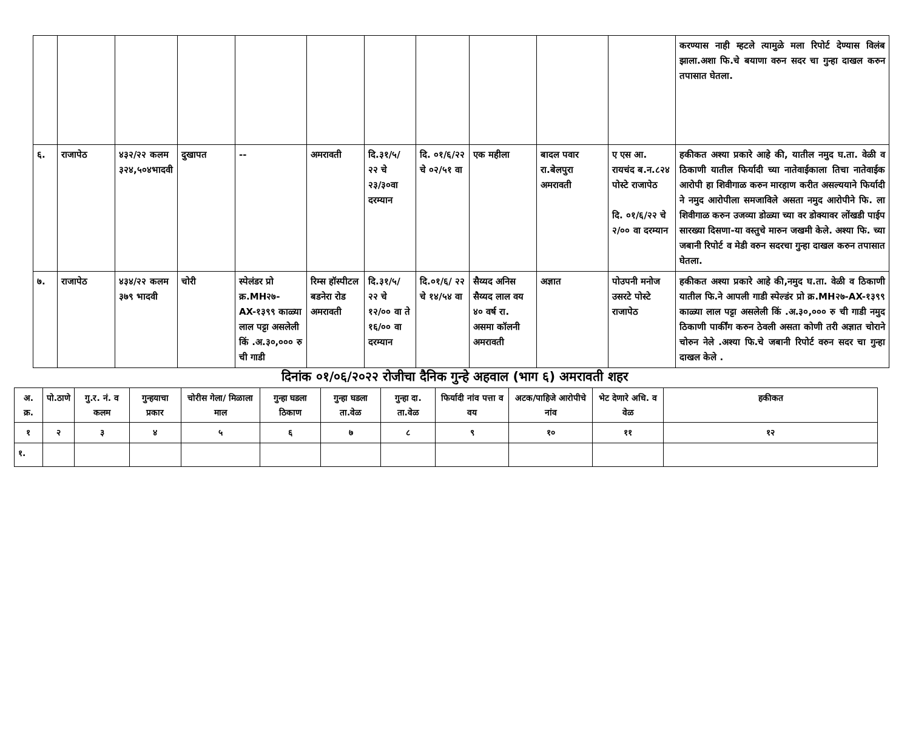| | | | | | | | | | | | करण्यास नाही म्हटले त्यामुळे मला रिपोर्ट देण्यास विलंब झाला.अशा फि.चे बयाणा वरुन सदर चा गुन्हा दाखल करुन तपासात घेतला. |
| ६. | राजापेठ | ४३२/२२ कलम ३२४,५०४भादवी | दुखापत | -- | अमरावती | दि.३१/५/ २२ चे २३/३०वा दरम्यान | दि. ०१/६/२२ चे ०२/५१ वा | एक महीला | बादल पवार रा.बेलपुरा अमरावती | ए एस आ. रायचंद ब.न.८२४ पोस्टे राजापेठ दि. ०१/६/२२ चे २/०० वा दरम्यान | हकीकत अश्या प्रकारे आहे की, यातील नमुद घ.ता. वेळी व ठिकाणी यातील फिर्यादी च्या नातेवाईकाला तिचा नातेवाईक आरोपी हा शिवीगाळ करुन मारहाण करीत असल्ययाने फिर्यादी ने नमुद आरोपीला समजाविले असता नमुद आरोपीने फि. ला शिवीगाळ करुन उजव्या डोळ्या च्या वर डोक्यावर लोंखडी पाईप सारख्या दिसणा-या वस्तुचे मारुन जखमी केले. अश्या फि. च्या जबानी रिपोर्ट व मेडी वरुन सदरचा गुन्हा दाखल करुन तपासात घेतला. |
| ७. | राजापेठ | ४३४/२२ कलम ३७९ भादवी | चोरी | स्पेलंडर प्रो क्र.MH२७-AX-१३९९ काळ्या लाल पट्टा असलेली किं .अ.३०,००० रु ची गाडी | रिम्स हॉस्पीटल बडनेरा रोड अमरावती | दि.३१/५/ २२ चे १२/०० वा ते १६/०० वा दरम्यान | दि.०१/६/ २२ चे १४/५४ वा | सैय्यद अनिस सैय्यद लाल वय ४० वर्ष रा. असमा कॉलनी अमरावती | अज्ञात | पोउपनी मनोज उसरटे पोस्टे राजापेठ | हकीकत अश्या प्रकारे आहे की,नमुद घ.ता. वेळी व ठिकाणी यातील फि.ने आपली गाडी स्पेल्डंर प्रो क्र.MH२७-AX-१३९९ काळ्या लाल पट्टा असलेली किं .अ.३०,००० रु ची गाडी नमुद ठिकाणी पार्कींग करुन ठेवली असता कोणी तरी अज्ञात चोराने चोरुन नेले .अश्या फि.चे जबानी रिपोर्ट वरुन सदर चा गुन्हा दाखल केले . |
दिनांक ०१/०६/२०२२ रोजीचा दैनिक गुन्हे अहवाल (भाग ६) अमरावती शहर
| अ. क्र. | पो.ठाणे | गु.र. नं. व कलम | गुन्हयाचा प्रकार | चोरीस गेला/ मिळाला माल | गुन्हा घडला ठिकाण | गुन्हा घडला ता.वेळ | गुन्हा दा. ता.वेळ | फिर्यादी नांव पत्ता व वय | अटक/पाहिजे आरोपीचे नांव | भेट देणारे अधि. व वेळ | हकीकत |
| --- | --- | --- | --- | --- | --- | --- | --- | --- | --- | --- | --- |
| १ | २ | ३ | ४ | ५ | ६ | ७ | ८ | ९ | १० | ११ | १२ |
| १. | | | | | | | | | | | |